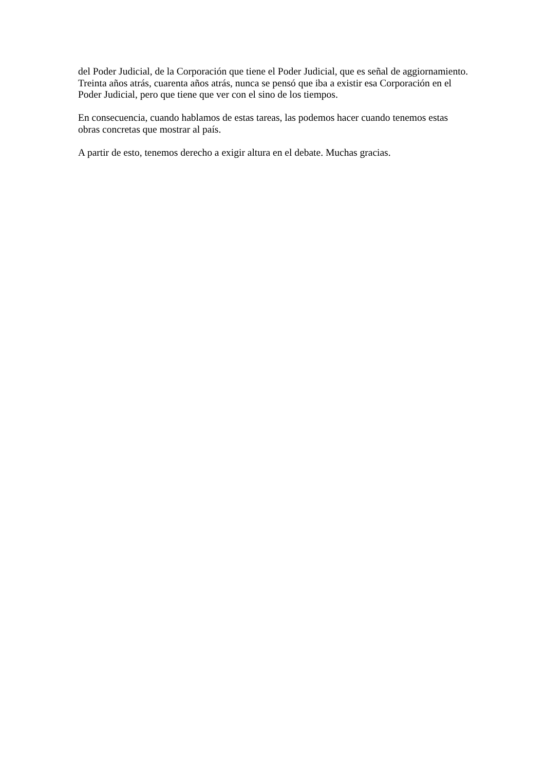del Poder Judicial, de la Corporación que tiene el Poder Judicial, que es señal de aggiornamiento. Treinta años atrás, cuarenta años atrás, nunca se pensó que iba a existir esa Corporación en el Poder Judicial, pero que tiene que ver con el sino de los tiempos.
En consecuencia, cuando hablamos de estas tareas, las podemos hacer cuando tenemos estas obras concretas que mostrar al país.
A partir de esto, tenemos derecho a exigir altura en el debate. Muchas gracias.